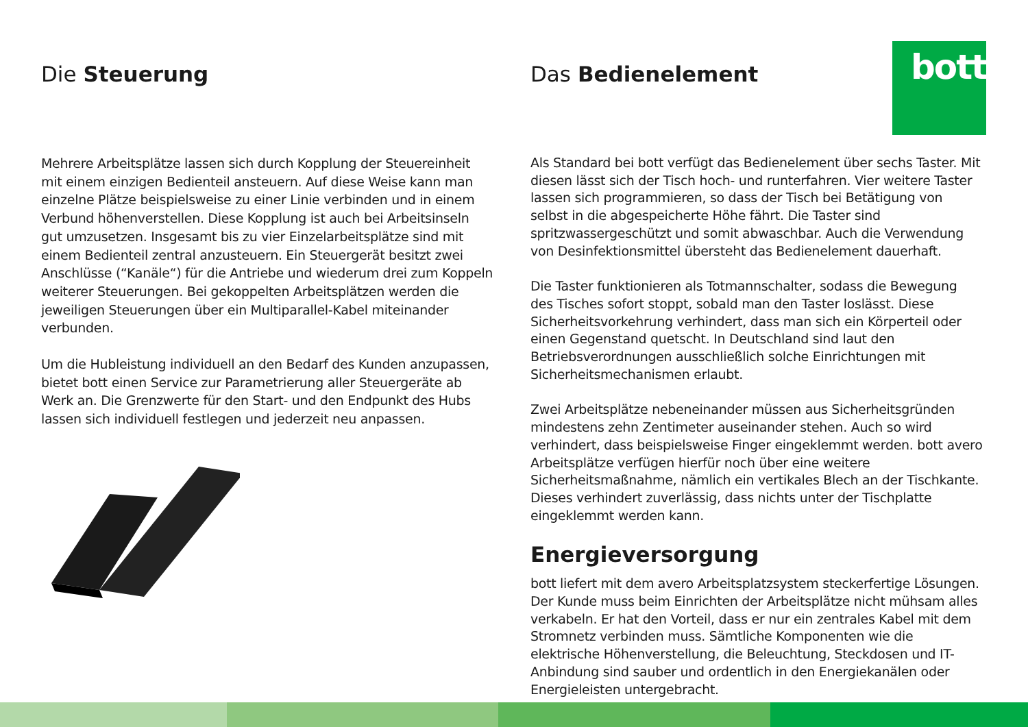bott
Die Steuerung
Mehrere Arbeitsplätze lassen sich durch Kopplung der Steuereinheit mit einem einzigen Bedienteil ansteuern. Auf diese Weise kann man einzelne Plätze beispielsweise zu einer Linie verbinden und in einem Verbund höhenverstellen. Diese Kopplung ist auch bei Arbeitsinseln gut umzusetzen. Insgesamt bis zu vier Einzelarbeitsplätze sind mit einem Bedienteil zentral anzusteuern. Ein Steuergerät besitzt zwei Anschlüsse (“Kanäle“) für die Antriebe und wiederum drei zum Koppeln weiterer Steuerungen. Bei gekoppelten Arbeitsplätzen werden die jeweiligen Steuerungen über ein Multiparallel-Kabel miteinander verbunden.
Um die Hubleistung individuell an den Bedarf des Kunden anzupassen, bietet bott einen Service zur Parametrierung aller Steuergeräte ab Werk an. Die Grenzwerte für den Start- und den Endpunkt des Hubs lassen sich individuell festlegen und jederzeit neu anpassen.
Das Bedienelement
Als Standard bei bott verfügt das Bedienelement über sechs Taster. Mit diesen lässt sich der Tisch hoch- und runterfahren. Vier weitere Taster lassen sich programmieren, so dass der Tisch bei Betätigung von selbst in die abgespeicherte Höhe fährt. Die Taster sind spritzwassergeschützt und somit abwaschbar. Auch die Verwendung von Desinfektionsmittel übersteht das Bedienelement dauerhaft.
Die Taster funktionieren als Totmannschalter, sodass die Bewegung des Tisches sofort stoppt, sobald man den Taster loslässt. Diese Sicherheitsvorkehrung verhindert, dass man sich ein Körperteil oder einen Gegenstand quetscht. In Deutschland sind laut den Betriebsverordnungen ausschließlich solche Einrichtungen mit Sicherheitsmechanismen erlaubt.
Zwei Arbeitsplätze nebeneinander müssen aus Sicherheitsgründen mindestens zehn Zentimeter auseinander stehen. Auch so wird verhindert, dass beispielsweise Finger eingeklemmt werden. bott avero Arbeitsplätze verfügen hierfür noch über eine weitere Sicherheitsmaßnahme, nämlich ein vertikales Blech an der Tischkante. Dieses verhindert zuverlässig, dass nichts unter der Tischplatte eingeklemmt werden kann.
Energieversorgung
bott liefert mit dem avero Arbeitsplatzsystem steckerfertige Lösungen. Der Kunde muss beim Einrichten der Arbeitsplätze nicht mühsam alles verkabeln. Er hat den Vorteil, dass er nur ein zentrales Kabel mit dem Stromnetz verbinden muss. Sämtliche Komponenten wie die elektrische Höhenverstellung, die Beleuchtung, Steckdosen und IT-Anbindung sind sauber und ordentlich in den Energiekanälen oder Energieleisten untergebracht.